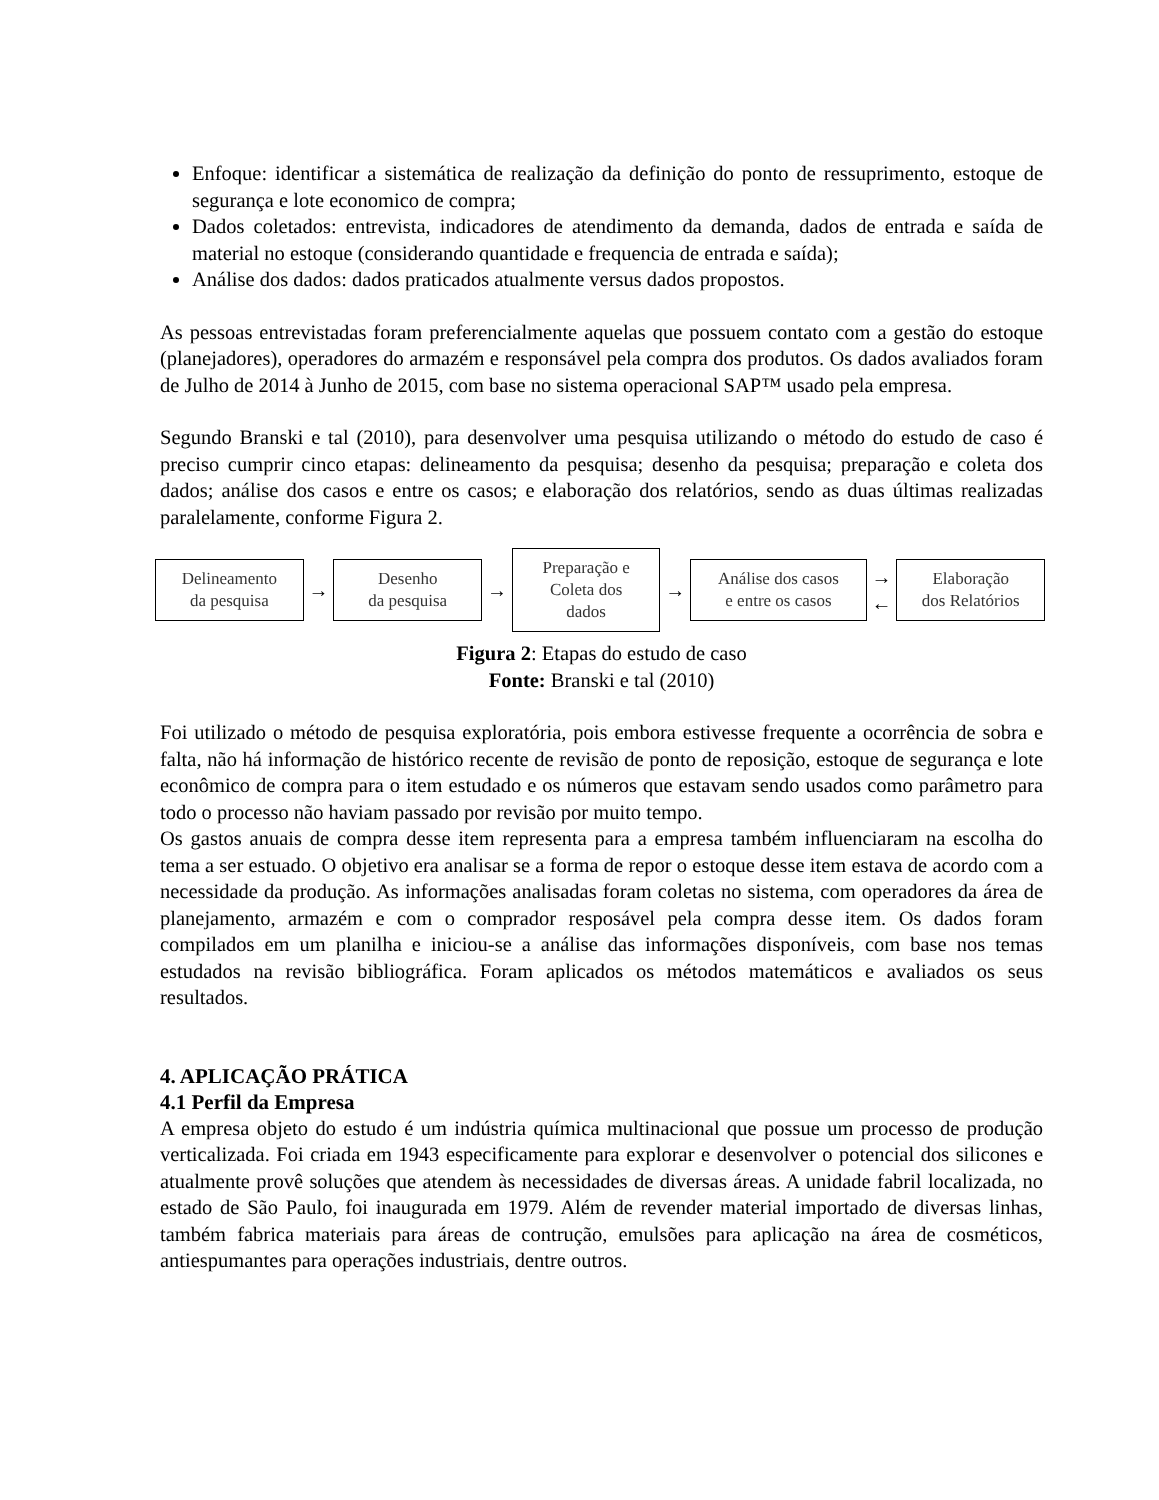Enfoque: identificar a sistemática de realização da definição do ponto de ressuprimento, estoque de segurança e lote economico de compra;
Dados coletados: entrevista, indicadores de atendimento da demanda, dados de entrada e saída de material no estoque (considerando quantidade e frequencia de entrada e saída);
Análise dos dados: dados praticados atualmente versus dados propostos.
As pessoas entrevistadas foram preferencialmente aquelas que possuem contato com a gestão do estoque (planejadores), operadores do armazém e responsável pela compra dos produtos. Os dados avaliados foram de Julho de 2014 à Junho de 2015, com base no sistema operacional SAP™ usado pela empresa.
Segundo Branski e tal (2010), para desenvolver uma pesquisa utilizando o método do estudo de caso é preciso cumprir cinco etapas: delineamento da pesquisa; desenho da pesquisa; preparação e coleta dos dados; análise dos casos e entre os casos; e elaboração dos relatórios, sendo as duas últimas realizadas paralelamente, conforme Figura 2.
Delineamento
da pesquisa
→
Desenho
da pesquisa
→
Preparação e
Coleta dos
dados
→
Análise dos casos
e entre os casos
→
←
Elaboração
dos Relatórios
Figura 2: Etapas do estudo de caso
Fonte: Branski e tal (2010)
Foi utilizado o método de pesquisa exploratória, pois embora estivesse frequente a ocorrência de sobra e falta, não há informação de histórico recente de revisão de ponto de reposição, estoque de segurança e lote econômico de compra para o item estudado e os números que estavam sendo usados como parâmetro para todo o processo não haviam passado por revisão por muito tempo.
Os gastos anuais de compra desse item representa para a empresa também influenciaram na escolha do tema a ser estuado. O objetivo era analisar se a forma de repor o estoque desse item estava de acordo com a necessidade da produção. As informações analisadas foram coletas no sistema, com operadores da área de planejamento, armazém e com o comprador resposável pela compra desse item. Os dados foram compilados em um planilha e iniciou-se a análise das informações disponíveis, com base nos temas estudados na revisão bibliográfica. Foram aplicados os métodos matemáticos e avaliados os seus resultados.
4. APLICAÇÃO PRÁTICA
4.1 Perfil da Empresa
A empresa objeto do estudo é um indústria química multinacional que possue um processo de produção verticalizada. Foi criada em 1943 especificamente para explorar e desenvolver o potencial dos silicones e atualmente provê soluções que atendem às necessidades de diversas áreas. A unidade fabril localizada, no estado de São Paulo, foi inaugurada em 1979. Além de revender material importado de diversas linhas, também fabrica materiais para áreas de contrução, emulsões para aplicação na área de cosméticos, antiespumantes para operações industriais, dentre outros.